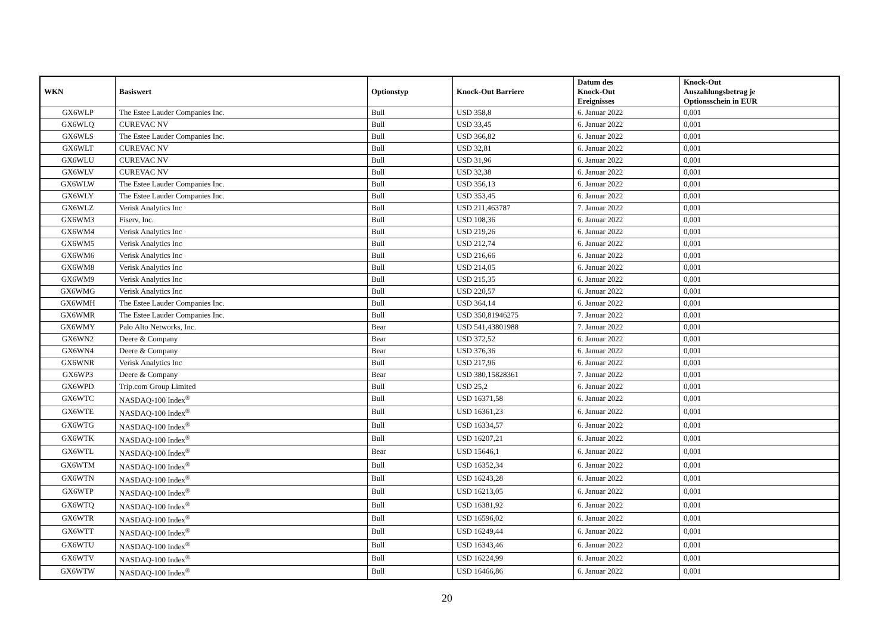| WKN | Basiswert | Optionstyp | Knock-Out Barriere | Datum des Knock-Out Ereignisses | Knock-Out Auszahlungsbetrag je Optionsschein in EUR |
| --- | --- | --- | --- | --- | --- |
| GX6WLP | The Estee Lauder Companies Inc. | Bull | USD 358,8 | 6. Januar 2022 | 0,001 |
| GX6WLQ | CUREVAC NV | Bull | USD 33,45 | 6. Januar 2022 | 0,001 |
| GX6WLS | The Estee Lauder Companies Inc. | Bull | USD 366,82 | 6. Januar 2022 | 0,001 |
| GX6WLT | CUREVAC NV | Bull | USD 32,81 | 6. Januar 2022 | 0,001 |
| GX6WLU | CUREVAC NV | Bull | USD 31,96 | 6. Januar 2022 | 0,001 |
| GX6WLV | CUREVAC NV | Bull | USD 32,38 | 6. Januar 2022 | 0,001 |
| GX6WLW | The Estee Lauder Companies Inc. | Bull | USD 356,13 | 6. Januar 2022 | 0,001 |
| GX6WLY | The Estee Lauder Companies Inc. | Bull | USD 353,45 | 6. Januar 2022 | 0,001 |
| GX6WLZ | Verisk Analytics Inc | Bull | USD 211,463787 | 7. Januar 2022 | 0,001 |
| GX6WM3 | Fiserv, Inc. | Bull | USD 108,36 | 6. Januar 2022 | 0,001 |
| GX6WM4 | Verisk Analytics Inc | Bull | USD 219,26 | 6. Januar 2022 | 0,001 |
| GX6WM5 | Verisk Analytics Inc | Bull | USD 212,74 | 6. Januar 2022 | 0,001 |
| GX6WM6 | Verisk Analytics Inc | Bull | USD 216,66 | 6. Januar 2022 | 0,001 |
| GX6WM8 | Verisk Analytics Inc | Bull | USD 214,05 | 6. Januar 2022 | 0,001 |
| GX6WM9 | Verisk Analytics Inc | Bull | USD 215,35 | 6. Januar 2022 | 0,001 |
| GX6WMG | Verisk Analytics Inc | Bull | USD 220,57 | 6. Januar 2022 | 0,001 |
| GX6WMH | The Estee Lauder Companies Inc. | Bull | USD 364,14 | 6. Januar 2022 | 0,001 |
| GX6WMR | The Estee Lauder Companies Inc. | Bull | USD 350,81946275 | 7. Januar 2022 | 0,001 |
| GX6WMY | Palo Alto Networks, Inc. | Bear | USD 541,43801988 | 7. Januar 2022 | 0,001 |
| GX6WN2 | Deere & Company | Bear | USD 372,52 | 6. Januar 2022 | 0,001 |
| GX6WN4 | Deere & Company | Bear | USD 376,36 | 6. Januar 2022 | 0,001 |
| GX6WNR | Verisk Analytics Inc | Bull | USD 217,96 | 6. Januar 2022 | 0,001 |
| GX6WP3 | Deere & Company | Bear | USD 380,15828361 | 7. Januar 2022 | 0,001 |
| GX6WPD | Trip.com Group Limited | Bull | USD 25,2 | 6. Januar 2022 | 0,001 |
| GX6WTC | NASDAQ-100 Index<sup>®</sup> | Bull | USD 16371,58 | 6. Januar 2022 | 0,001 |
| GX6WTE | NASDAQ-100 Index<sup>®</sup> | Bull | USD 16361,23 | 6. Januar 2022 | 0,001 |
| GX6WTG | NASDAQ-100 Index<sup>®</sup> | Bull | USD 16334,57 | 6. Januar 2022 | 0,001 |
| GX6WTK | NASDAQ-100 Index<sup>®</sup> | Bull | USD 16207,21 | 6. Januar 2022 | 0,001 |
| GX6WTL | NASDAQ-100 Index<sup>®</sup> | Bear | USD 15646,1 | 6. Januar 2022 | 0,001 |
| GX6WTM | NASDAQ-100 Index<sup>®</sup> | Bull | USD 16352,34 | 6. Januar 2022 | 0,001 |
| GX6WTN | NASDAQ-100 Index<sup>®</sup> | Bull | USD 16243,28 | 6. Januar 2022 | 0,001 |
| GX6WTP | NASDAQ-100 Index<sup>®</sup> | Bull | USD 16213,05 | 6. Januar 2022 | 0,001 |
| GX6WTQ | NASDAQ-100 Index<sup>®</sup> | Bull | USD 16381,92 | 6. Januar 2022 | 0,001 |
| GX6WTR | NASDAQ-100 Index<sup>®</sup> | Bull | USD 16596,02 | 6. Januar 2022 | 0,001 |
| GX6WTT | NASDAQ-100 Index<sup>®</sup> | Bull | USD 16249,44 | 6. Januar 2022 | 0,001 |
| GX6WTU | NASDAQ-100 Index<sup>®</sup> | Bull | USD 16343,46 | 6. Januar 2022 | 0,001 |
| GX6WTV | NASDAQ-100 Index<sup>®</sup> | Bull | USD 16224,99 | 6. Januar 2022 | 0,001 |
| GX6WTW | NASDAQ-100 Index<sup>®</sup> | Bull | USD 16466,86 | 6. Januar 2022 | 0,001 |
20